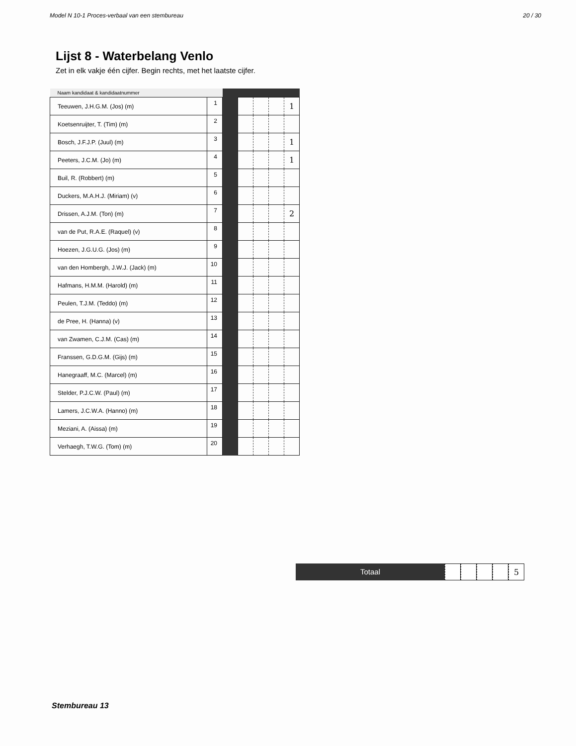Model N 10-1 Proces-verbaal van een stembureau 20 / 30
Lijst 8 - Waterbelang Venlo
Zet in elk vakje één cijfer. Begin rechts, met het laatste cijfer.
| Naam kandidaat & kandidaatnummer | | | | | | |
| --- | --- | --- | --- | --- | --- | --- |
| Teeuwen, J.H.G.M. (Jos) (m) | 1 | | | | | 1 |
| Koetsenruijter, T. (Tim) (m) | 2 | | | | | |
| Bosch, J.F.J.P. (Juul) (m) | 3 | | | | | 1 |
| Peeters, J.C.M. (Jo) (m) | 4 | | | | | 1 |
| Buil, R. (Robbert) (m) | 5 | | | | | |
| Duckers, M.A.H.J. (Miriam) (v) | 6 | | | | | |
| Drissen, A.J.M. (Ton) (m) | 7 | | | | | 2 |
| van de Put, R.A.E. (Raquel) (v) | 8 | | | | | |
| Hoezen, J.G.U.G. (Jos) (m) | 9 | | | | | |
| van den Hombergh, J.W.J. (Jack) (m) | 10 | | | | | |
| Hafmans, H.M.M. (Harold) (m) | 11 | | | | | |
| Peulen, T.J.M. (Teddo) (m) | 12 | | | | | |
| de Pree, H. (Hanna) (v) | 13 | | | | | |
| van Zwamen, C.J.M. (Cas) (m) | 14 | | | | | |
| Franssen, G.D.G.M. (Gijs) (m) | 15 | | | | | |
| Hanegraaff, M.C. (Marcel) (m) | 16 | | | | | |
| Stelder, P.J.C.W. (Paul) (m) | 17 | | | | | |
| Lamers, J.C.W.A. (Hanno) (m) | 18 | | | | | |
| Meziani, A. (Aissa) (m) | 19 | | | | | |
| Verhaegh, T.W.G. (Tom) (m) | 20 | | | | | |
Totaal 5
Stembureau 13